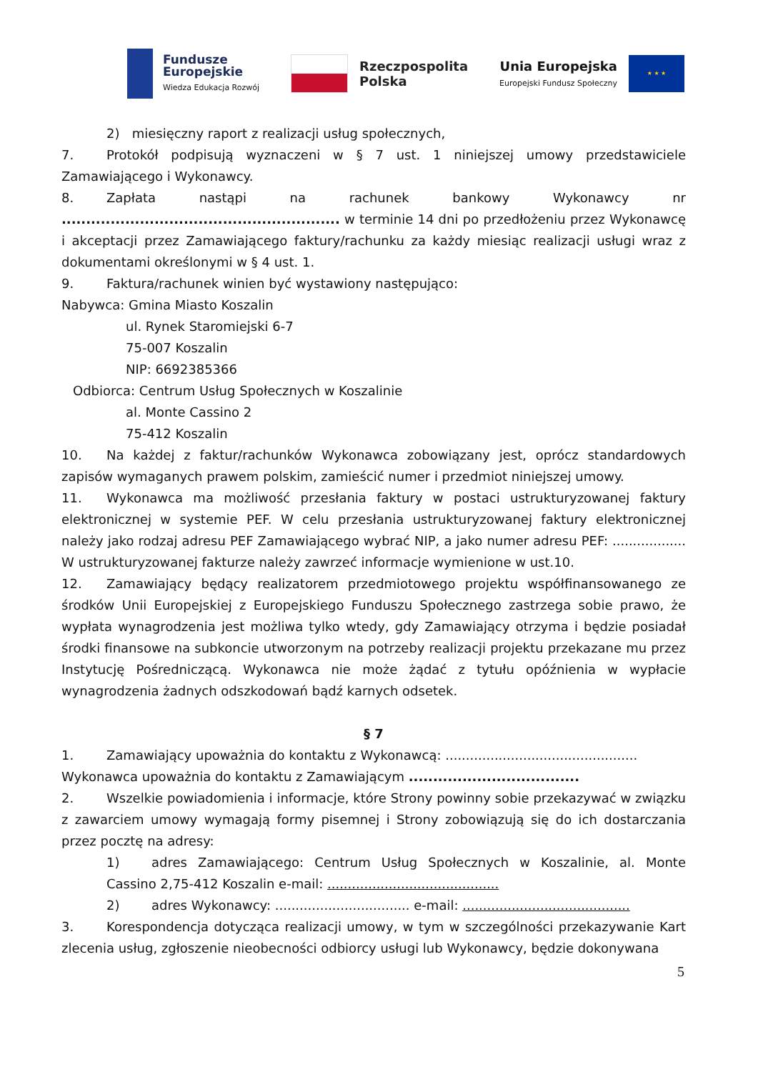Fundusze
Europejskie
Wiedza Edukacja Rozwój
Rzeczpospolita
Polska
Unia Europejska
Europejski Fundusz Społeczny
★ ★ ★
2) miesięczny raport z realizacji usług społecznych,
7. Protokół podpisują wyznaczeni w § 7 ust. 1 niniejszej umowy przedstawiciele Zamawiającego i Wykonawcy.
8. Zapłata nastąpi na rachunek bankowy Wykonawcy nr ......................................................... w terminie 14 dni po przedłożeniu przez Wykonawcę i akceptacji przez Zamawiającego faktury/rachunku za każdy miesiąc realizacji usługi wraz z dokumentami określonymi w § 4 ust. 1.
9. Faktura/rachunek winien być wystawiony następująco:
Nabywca: Gmina Miasto Koszalin
ul. Rynek Staromiejski 6-7
75-007 Koszalin
NIP: 6692385366
Odbiorca: Centrum Usług Społecznych w Koszalinie
al. Monte Cassino 2
75-412 Koszalin
10. Na każdej z faktur/rachunków Wykonawca zobowiązany jest, oprócz standardowych zapisów wymaganych prawem polskim, zamieścić numer i przedmiot niniejszej umowy.
11. Wykonawca ma możliwość przesłania faktury w postaci ustrukturyzowanej faktury elektronicznej w systemie PEF. W celu przesłania ustrukturyzowanej faktury elektronicznej należy jako rodzaj adresu PEF Zamawiającego wybrać NIP, a jako numer adresu PEF: .................. W ustrukturyzowanej fakturze należy zawrzeć informacje wymienione w ust.10.
12. Zamawiający będący realizatorem przedmiotowego projektu współfinansowanego ze środków Unii Europejskiej z Europejskiego Funduszu Społecznego zastrzega sobie prawo, że wypłata wynagrodzenia jest możliwa tylko wtedy, gdy Zamawiający otrzyma i będzie posiadał środki finansowe na subkoncie utworzonym na potrzeby realizacji projektu przekazane mu przez Instytucję Pośredniczącą. Wykonawca nie może żądać z tytułu opóźnienia w wypłacie wynagrodzenia żadnych odszkodowań bądź karnych odsetek.
§ 7
1. Zamawiający upoważnia do kontaktu z Wykonawcą: ...............................................
Wykonawca upoważnia do kontaktu z Zamawiającym ...................................
2. Wszelkie powiadomienia i informacje, które Strony powinny sobie przekazywać w związku z zawarciem umowy wymagają formy pisemnej i Strony zobowiązują się do ich dostarczania przez pocztę na adresy:
1) adres Zamawiającego: Centrum Usług Społecznych w Koszalinie, al. Monte Cassino 2,75-412 Koszalin e-mail: ..........................................
2) adres Wykonawcy: ................................. e-mail: .........................................
3. Korespondencja dotycząca realizacji umowy, w tym w szczególności przekazywanie Kart zlecenia usług, zgłoszenie nieobecności odbiorcy usługi lub Wykonawcy, będzie dokonywana
5